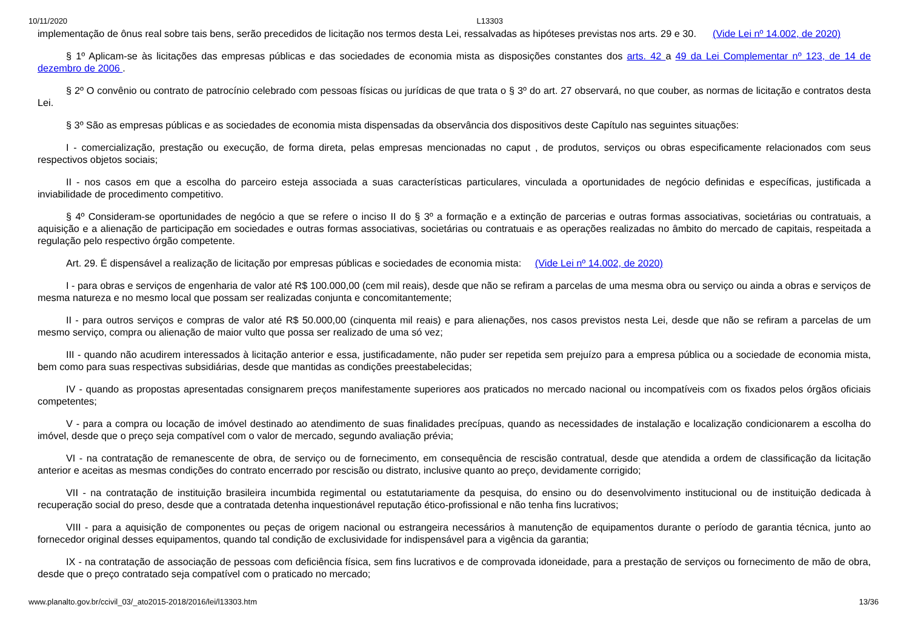10/11/2020 L13303
implementação de ônus real sobre tais bens, serão precedidos de licitação nos termos desta Lei, ressalvadas as hipóteses previstas nos arts. 29 e 30. (Vide Lei nº 14.002, de 2020)
§ 1º Aplicam-se às licitações das empresas públicas e das sociedades de economia mista as disposições constantes dos arts. 42 a 49 da Lei Complementar nº 123, de 14 de dezembro de 2006 .
§ 2º O convênio ou contrato de patrocínio celebrado com pessoas físicas ou jurídicas de que trata o § 3º do art. 27 observará, no que couber, as normas de licitação e contratos desta Lei.
§ 3º São as empresas públicas e as sociedades de economia mista dispensadas da observância dos dispositivos deste Capítulo nas seguintes situações:
I - comercialização, prestação ou execução, de forma direta, pelas empresas mencionadas no caput , de produtos, serviços ou obras especificamente relacionados com seus respectivos objetos sociais;
II - nos casos em que a escolha do parceiro esteja associada a suas características particulares, vinculada a oportunidades de negócio definidas e específicas, justificada a inviabilidade de procedimento competitivo.
§ 4º Consideram-se oportunidades de negócio a que se refere o inciso II do § 3º a formação e a extinção de parcerias e outras formas associativas, societárias ou contratuais, a aquisição e a alienação de participação em sociedades e outras formas associativas, societárias ou contratuais e as operações realizadas no âmbito do mercado de capitais, respeitada a regulação pelo respectivo órgão competente.
Art. 29. É dispensável a realização de licitação por empresas públicas e sociedades de economia mista: (Vide Lei nº 14.002, de 2020)
I - para obras e serviços de engenharia de valor até R$ 100.000,00 (cem mil reais), desde que não se refiram a parcelas de uma mesma obra ou serviço ou ainda a obras e serviços de mesma natureza e no mesmo local que possam ser realizadas conjunta e concomitantemente;
II - para outros serviços e compras de valor até R$ 50.000,00 (cinquenta mil reais) e para alienações, nos casos previstos nesta Lei, desde que não se refiram a parcelas de um mesmo serviço, compra ou alienação de maior vulto que possa ser realizado de uma só vez;
III - quando não acudirem interessados à licitação anterior e essa, justificadamente, não puder ser repetida sem prejuízo para a empresa pública ou a sociedade de economia mista, bem como para suas respectivas subsidiárias, desde que mantidas as condições preestabelecidas;
IV - quando as propostas apresentadas consignarem preços manifestamente superiores aos praticados no mercado nacional ou incompatíveis com os fixados pelos órgãos oficiais competentes;
V - para a compra ou locação de imóvel destinado ao atendimento de suas finalidades precípuas, quando as necessidades de instalação e localização condicionarem a escolha do imóvel, desde que o preço seja compatível com o valor de mercado, segundo avaliação prévia;
VI - na contratação de remanescente de obra, de serviço ou de fornecimento, em consequência de rescisão contratual, desde que atendida a ordem de classificação da licitação anterior e aceitas as mesmas condições do contrato encerrado por rescisão ou distrato, inclusive quanto ao preço, devidamente corrigido;
VII - na contratação de instituição brasileira incumbida regimental ou estatutariamente da pesquisa, do ensino ou do desenvolvimento institucional ou de instituição dedicada à recuperação social do preso, desde que a contratada detenha inquestionável reputação ético-profissional e não tenha fins lucrativos;
VIII - para a aquisição de componentes ou peças de origem nacional ou estrangeira necessários à manutenção de equipamentos durante o período de garantia técnica, junto ao fornecedor original desses equipamentos, quando tal condição de exclusividade for indispensável para a vigência da garantia;
IX - na contratação de associação de pessoas com deficiência física, sem fins lucrativos e de comprovada idoneidade, para a prestação de serviços ou fornecimento de mão de obra, desde que o preço contratado seja compatível com o praticado no mercado;
www.planalto.gov.br/ccivil_03/_ato2015-2018/2016/lei/l13303.htm 13/36